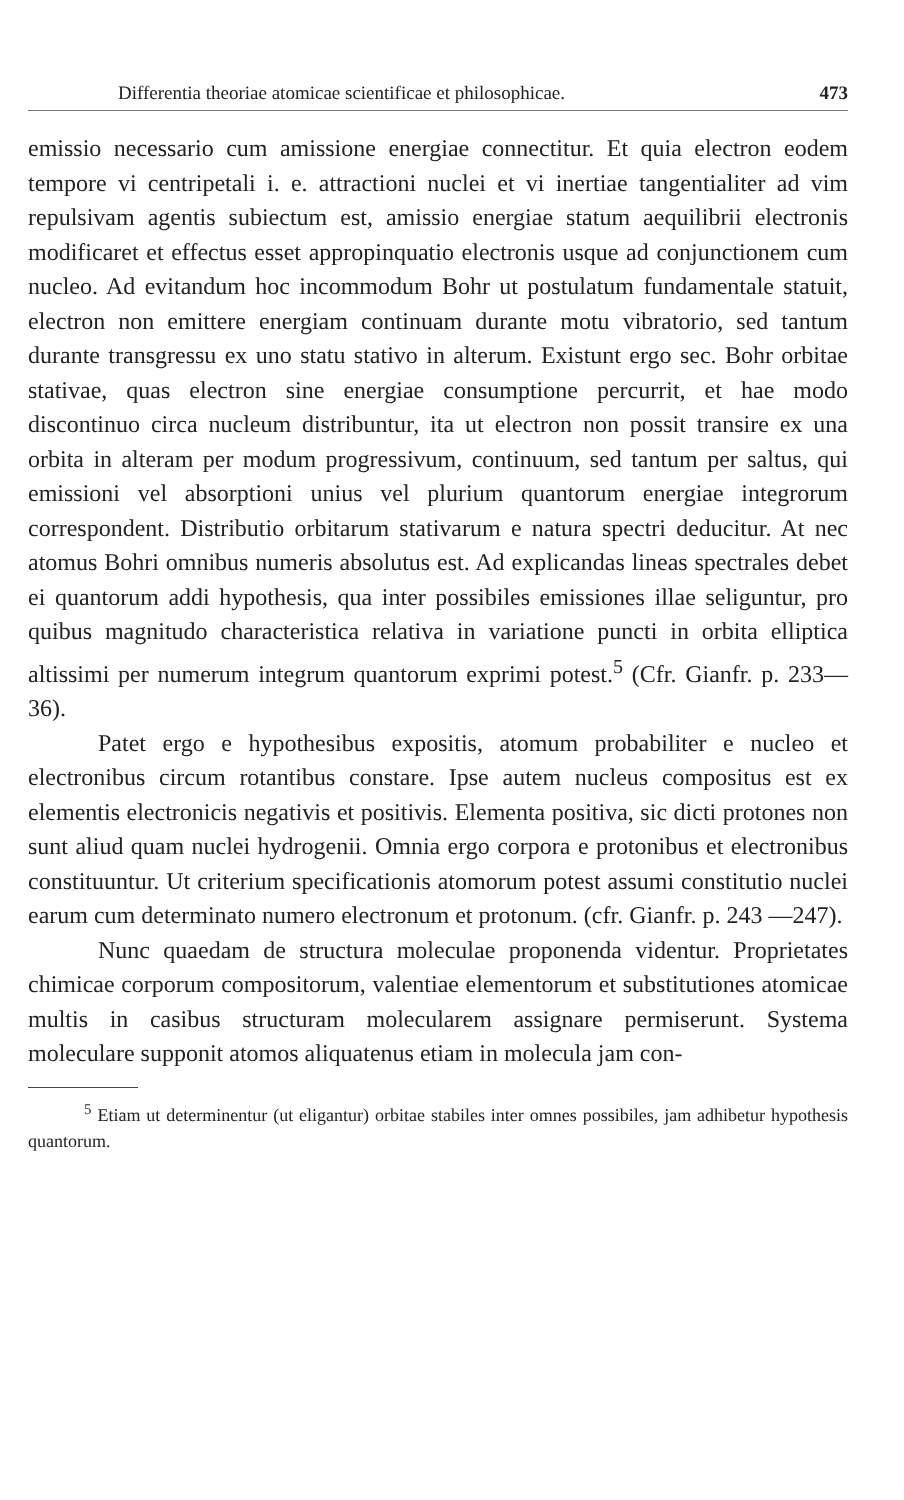Differentia theoriae atomicae scientificae et philosophicae. 473
emissio necessario cum amissione energiae connectitur. Et quia electron eodem tempore vi centripetali i. e. attractioni nuclei et vi inertiae tangentialiter ad vim repulsivam agentis subiectum est, amissio energiae statum aequilibrii electronis modificaret et effectus esset appropinquatio electronis usque ad conjunctionem cum nucleo. Ad evitandum hoc incommodum Bohr ut postulatum fundamentale statuit, electron non emittere energiam continuam durante motu vibratorio, sed tantum durante transgressu ex uno statu stativo in alterum. Existunt ergo sec. Bohr orbitae stativae, quas electron sine energiae consumptione percurrit, et hae modo discontinuo circa nucleum distribuntur, ita ut electron non possit transire ex una orbita in alteram per modum progressivum, continuum, sed tantum per saltus, qui emissioni vel absorptioni unius vel plurium quantorum energiae integrorum correspondent. Distributio orbitarum stativarum e natura spectri deducitur. At nec atomus Bohri omnibus numeris absolutus est. Ad explicandas lineas spectrales debet ei quantorum addi hypothesis, qua inter possibiles emissiones illae seliguntur, pro quibus magnitudo characteristica relativa in variatione puncti in orbita elliptica altissimi per numerum integrum quantorum exprimi potest.<sup>5</sup> (Cfr. Gianfr. p. 233—36).
Patet ergo e hypothesibus expositis, atomum probabiliter e nucleo et electronibus circum rotantibus constare. Ipse autem nucleus compositus est ex elementis electronicis negativis et positivis. Elementa positiva, sic dicti protones non sunt aliud quam nuclei hydrogenii. Omnia ergo corpora e protonibus et electronibus constituuntur. Ut criterium specificationis atomorum potest assumi constitutio nuclei earum cum determinato numero electronum et protonum. (cfr. Gianfr. p. 243 —247).
Nunc quaedam de structura moleculae proponenda videntur. Proprietates chimicae corporum compositorum, valentiae elementorum et substitutiones atomicae multis in casibus structuram molecularem assignare permiserunt. Systema moleculare supponit atomos aliquatenus etiam in molecula jam con-
<sup>5</sup> Etiam ut determinentur (ut eligantur) orbitae stabiles inter omnes possibiles, jam adhibetur hypothesis quantorum.